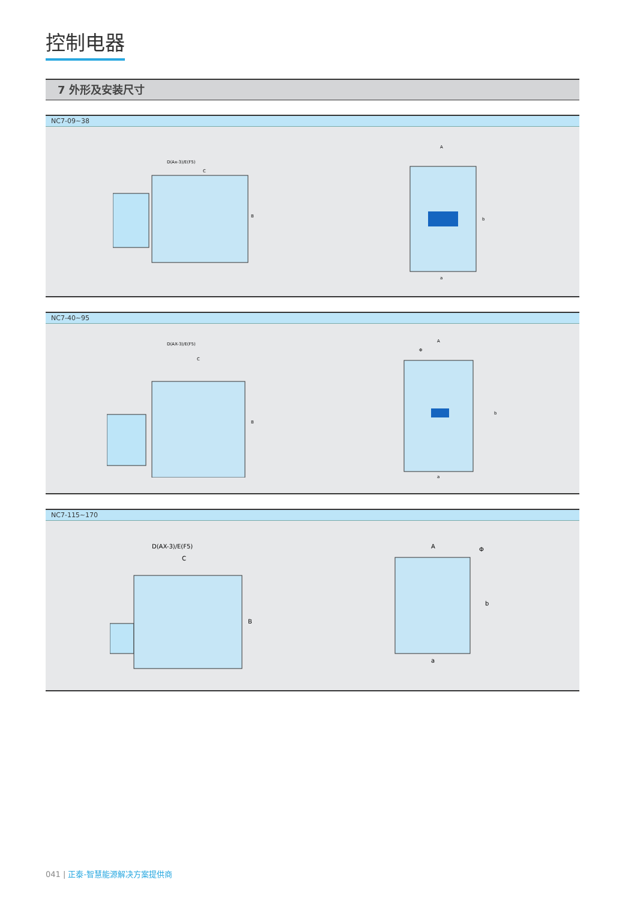控制电器
7 外形及安装尺寸
NC7-09~38
D(Ax-3)/E(F5)
C
B
A
b
a
NC7-40~95
D(AX-3)/E(F5)
C
B
A
Φ
b
a
NC7-115~170
D(AX-3)/E(F5)
C
B
A
Φ
b
a
041 | 正泰-智慧能源解决方案提供商